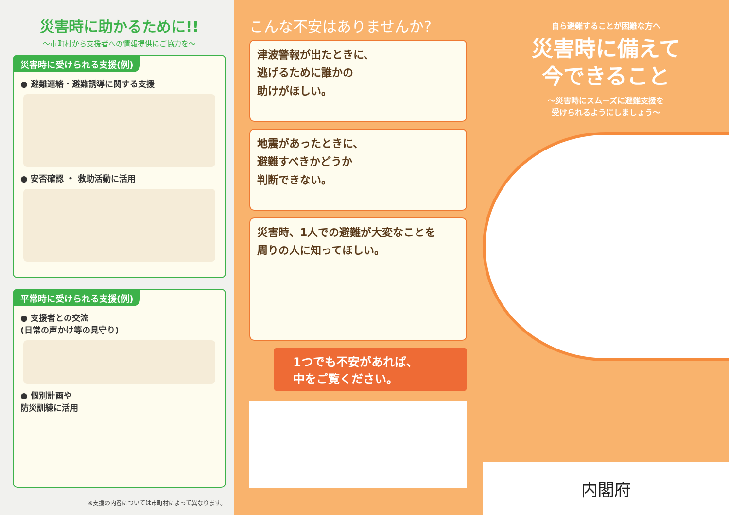災害時に助かるために!!
～市町村から支援者への情報提供にご協力を～
災害時に受けられる支援(例)
● 避難連絡・避難誘導に関する支援
● 安否確認 ・ 救助活動に活用
平常時に受けられる支援(例)
● 支援者との交流
(日常の声かけ等の見守り)
● 個別計画や
防災訓練に活用
※支援の内容については市町村によって異なります。
こんな不安はありませんか?
津波警報が出たときに、
逃げるために誰かの
助けがほしい。
地震があったときに、
避難すべきかどうか
判断できない。
災害時、1人での避難が大変なことを
周りの人に知ってほしい。
1つでも不安があれば、
中をご覧ください。
自ら避難することが困難な方へ
災害時に備えて
今できること
～災害時にスムーズに避難支援を
受けられるようにしましょう～
内閣府